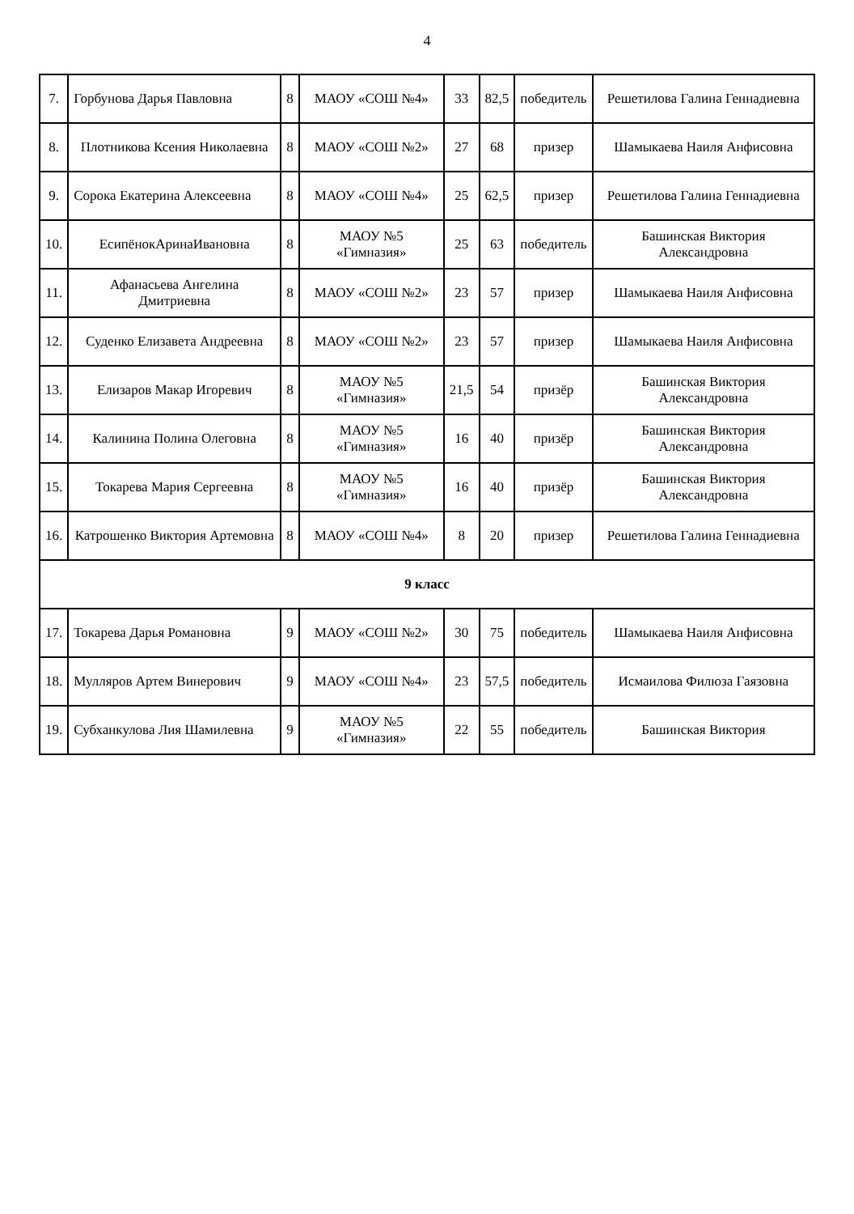4
| 7. | Горбунова Дарья Павловна | 8 | МАОУ «СОШ №4» | 33 | 82,5 | победитель | Решетилова Галина Геннадиевна |
| 8. | Плотникова Ксения Николаевна | 8 | МАОУ «СОШ №2» | 27 | 68 | призер | Шамыкаева Наиля Анфисовна |
| 9. | Сорока Екатерина Алексеевна | 8 | МАОУ «СОШ №4» | 25 | 62,5 | призер | Решетилова Галина Геннадиевна |
| 10. | ЕсипёнокАринаИвановна | 8 | МАОУ №5 «Гимназия» | 25 | 63 | победитель | Башинская Виктория Александровна |
| 11. | Афанасьева Ангелина Дмитриевна | 8 | МАОУ «СОШ №2» | 23 | 57 | призер | Шамыкаева Наиля Анфисовна |
| 12. | Суденко Елизавета Андреевна | 8 | МАОУ «СОШ №2» | 23 | 57 | призер | Шамыкаева Наиля Анфисовна |
| 13. | Елизаров Макар Игоревич | 8 | МАОУ №5 «Гимназия» | 21,5 | 54 | призёр | Башинская Виктория Александровна |
| 14. | Калинина Полина Олеговна | 8 | МАОУ №5 «Гимназия» | 16 | 40 | призёр | Башинская Виктория Александровна |
| 15. | Токарева Мария Сергеевна | 8 | МАОУ №5 «Гимназия» | 16 | 40 | призёр | Башинская Виктория Александровна |
| 16. | Катрошенко Виктория Артемовна | 8 | МАОУ «СОШ №4» | 8 | 20 | призер | Решетилова Галина Геннадиевна |
| 9 класс | | | | | | | |
| 17. | Токарева Дарья Романовна | 9 | МАОУ «СОШ №2» | 30 | 75 | победитель | Шамыкаева Наиля Анфисовна |
| 18. | Мулляров Артем Винерович | 9 | МАОУ «СОШ №4» | 23 | 57,5 | победитель | Исмаилова Филюза Гаязовна |
| 19. | Субханкулова Лия Шамилевна | 9 | МАОУ №5 «Гимназия» | 22 | 55 | победитель | Башинская Виктория |